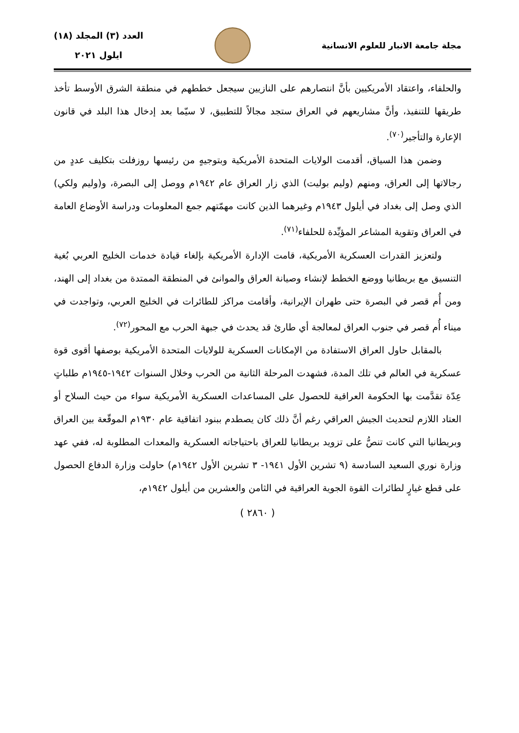مجلة جامعة الانبار للعلوم الانسانية
العدد (٣) المجلد (١٨)
ايلول ٢٠٢١
والحلفاء، واعتقاد الأمريكيين بأنَّ انتصارهم على النازيين سيجعل خططهم في منطقة الشرق الأوسط تأخذ طريقها للتنفيذ، وأنَّ مشاريعهم في العراق ستجد مجالاً للتطبيق، لا سيّما بعد إدخال هذا البلد في قانون الإعارة والتأجير<sup>(٧٠)</sup>.
وضمن هذا السياق، أقدمت الولايات المتحدة الأمريكية وبتوجيهٍ من رئيسها روزفلت بتكليف عددٍ من رجالاتها إلى العراق، ومنهم (وليم بوليت) الذي زار العراق عام ١٩٤٢م ووصل إلى البصرة، و(وليم ولكي) الذي وصل إلى بغداد في أيلول ١٩٤٣م وغيرهما الذين كانت مهمّتهم جمع المعلومات ودراسة الأوضاع العامة في العراق وتقوية المشاعر المؤيِّدة للحلفاء<sup>(٧١)</sup>.
ولتعزيز القدرات العسكرية الأمريكية، قامت الإدارة الأمريكية بإلغاء قيادة خدمات الخليج العربي بُغية التنسيق مع بريطانيا ووضع الخطط لإنشاء وصيانة العراق والموانئ في المنطقة الممتدة من بغداد إلى الهند، ومن أُم قصر في البصرة حتى طهران الإيرانية، وأقامت مراكز للطائرات في الخليج العربي، وتواجدت في ميناء أُم قصر في جنوب العراق لمعالجة أي طارئ قد يحدث في جبهة الحرب مع المحور<sup>(٧٢)</sup>.
بالمقابل حاول العراق الاستفادة من الإمكانات العسكرية للولايات المتحدة الأمريكية بوصفها أقوى قوة عسكرية في العالم في تلك المدة، فشهدت المرحلة الثانية من الحرب وخلال السنوات ١٩٤٢-١٩٤٥م طلباتٍ عِدّة تقدَّمت بها الحكومة العراقية للحصول على المساعدات العسكرية الأمريكية سواء من حيث السلاح أو العتاد اللازم لتحديث الجيش العراقي رغم أنَّ ذلك كان يصطدم ببنود اتفاقية عام ١٩٣٠م الموقّعة بين العراق وبريطانيا التي كانت تنصُّ على تزويد بريطانيا للعراق باحتياجاته العسكرية والمعدات المطلوبة له، ففي عهد وزارة نوري السعيد السادسة (٩ تشرين الأول ١٩٤١- ٣ تشرين الأول ١٩٤٢م) حاولت وزارة الدفاع الحصول على قطع غيارٍ لطائرات القوة الجوية العراقية في الثامن والعشرين من أيلول ١٩٤٢م،
( ٢٨٦٠ )